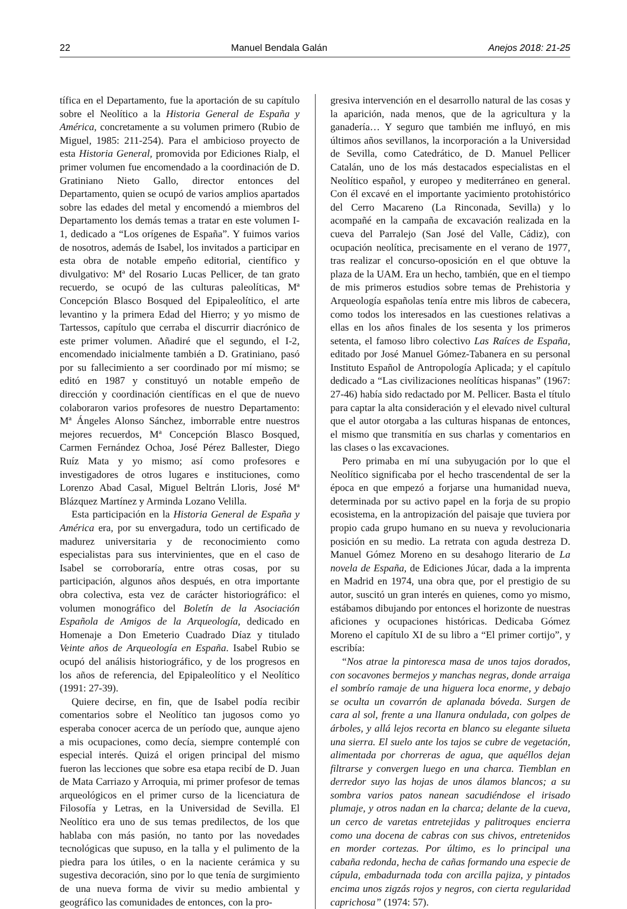22 Manuel Bendala Galán Anejos 2018: 21-25
tífica en el Departamento, fue la aportación de su capítulo sobre el Neolítico a la Historia General de España y América, concretamente a su volumen primero (Rubio de Miguel, 1985: 211-254). Para el ambicioso proyecto de esta Historia General, promovida por Ediciones Rialp, el primer volumen fue encomendado a la coordinación de D. Gratiniano Nieto Gallo, director entonces del Departamento, quien se ocupó de varios amplios apartados sobre las edades del metal y encomendó a miembros del Departamento los demás temas a tratar en este volumen I-1, dedicado a “Los orígenes de España”. Y fuimos varios de nosotros, además de Isabel, los invitados a participar en esta obra de notable empeño editorial, científico y divulgativo: Mª del Rosario Lucas Pellicer, de tan grato recuerdo, se ocupó de las culturas paleolíticas, Mª Concepción Blasco Bosqued del Epipaleolítico, el arte levantino y la primera Edad del Hierro; y yo mismo de Tartessos, capítulo que cerraba el discurrir diacrónico de este primer volumen. Añadiré que el segundo, el I-2, encomendado inicialmente también a D. Gratiniano, pasó por su fallecimiento a ser coordinado por mí mismo; se editó en 1987 y constituyó un notable empeño de dirección y coordinación científicas en el que de nuevo colaboraron varios profesores de nuestro Departamento: Mª Ángeles Alonso Sánchez, imborrable entre nuestros mejores recuerdos, Mª Concepción Blasco Bosqued, Carmen Fernández Ochoa, José Pérez Ballester, Diego Ruíz Mata y yo mismo; así como profesores e investigadores de otros lugares e instituciones, como Lorenzo Abad Casal, Miguel Beltrán Lloris, José Mª Blázquez Martínez y Arminda Lozano Velilla.
Esta participación en la Historia General de España y América era, por su envergadura, todo un certificado de madurez universitaria y de reconocimiento como especialistas para sus intervinientes, que en el caso de Isabel se corroboraría, entre otras cosas, por su participación, algunos años después, en otra importante obra colectiva, esta vez de carácter historiográfico: el volumen monográfico del Boletín de la Asociación Española de Amigos de la Arqueología, dedicado en Homenaje a Don Emeterio Cuadrado Díaz y titulado Veinte años de Arqueología en España. Isabel Rubio se ocupó del análisis historiográfico, y de los progresos en los años de referencia, del Epipaleolítico y el Neolítico (1991: 27-39).
Quiere decirse, en fin, que de Isabel podía recibir comentarios sobre el Neolítico tan jugosos como yo esperaba conocer acerca de un período que, aunque ajeno a mis ocupaciones, como decía, siempre contemplé con especial interés. Quizá el origen principal del mismo fueron las lecciones que sobre esa etapa recibí de D. Juan de Mata Carriazo y Arroquia, mi primer profesor de temas arqueológicos en el primer curso de la licenciatura de Filosofía y Letras, en la Universidad de Sevilla. El Neolítico era uno de sus temas predilectos, de los que hablaba con más pasión, no tanto por las novedades tecnológicas que supuso, en la talla y el pulimento de la piedra para los útiles, o en la naciente cerámica y su sugestiva decoración, sino por lo que tenía de surgimiento de una nueva forma de vivir su medio ambiental y geográfico las comunidades de entonces, con la pro-
gresiva intervención en el desarrollo natural de las cosas y la aparición, nada menos, que de la agricultura y la ganadería… Y seguro que también me influyó, en mis últimos años sevillanos, la incorporación a la Universidad de Sevilla, como Catedrático, de D. Manuel Pellicer Catalán, uno de los más destacados especialistas en el Neolítico español, y europeo y mediterráneo en general. Con él excavé en el importante yacimiento protohistórico del Cerro Macareno (La Rinconada, Sevilla) y lo acompañé en la campaña de excavación realizada en la cueva del Parralejo (San José del Valle, Cádiz), con ocupación neolítica, precisamente en el verano de 1977, tras realizar el concurso-oposición en el que obtuve la plaza de la UAM. Era un hecho, también, que en el tiempo de mis primeros estudios sobre temas de Prehistoria y Arqueología españolas tenía entre mis libros de cabecera, como todos los interesados en las cuestiones relativas a ellas en los años finales de los sesenta y los primeros setenta, el famoso libro colectivo Las Raíces de España, editado por José Manuel Gómez-Tabanera en su personal Instituto Español de Antropología Aplicada; y el capítulo dedicado a “Las civilizaciones neolíticas hispanas” (1967: 27-46) había sido redactado por M. Pellicer. Basta el título para captar la alta consideración y el elevado nivel cultural que el autor otorgaba a las culturas hispanas de entonces, el mismo que transmitía en sus charlas y comentarios en las clases o las excavaciones.
Pero primaba en mí una subyugación por lo que el Neolítico significaba por el hecho trascendental de ser la época en que empezó a forjarse una humanidad nueva, determinada por su activo papel en la forja de su propio ecosistema, en la antropización del paisaje que tuviera por propio cada grupo humano en su nueva y revolucionaria posición en su medio. La retrata con aguda destreza D. Manuel Gómez Moreno en su desahogo literario de La novela de España, de Ediciones Júcar, dada a la imprenta en Madrid en 1974, una obra que, por el prestigio de su autor, suscitó un gran interés en quienes, como yo mismo, estábamos dibujando por entonces el horizonte de nuestras aficiones y ocupaciones históricas. Dedicaba Gómez Moreno el capítulo XI de su libro a “El primer cortijo”, y escribía:
“Nos atrae la pintoresca masa de unos tajos dorados, con socavones bermejos y manchas negras, donde arraiga el sombrío ramaje de una higuera loca enorme, y debajo se oculta un covarrón de aplanada bóveda. Surgen de cara al sol, frente a una llanura ondulada, con golpes de árboles, y allá lejos recorta en blanco su elegante silueta una sierra. El suelo ante los tajos se cubre de vegetación, alimentada por chorreras de agua, que aquéllos dejan filtrarse y convergen luego en una charca. Tiemblan en derredor suyo las hojas de unos álamos blancos; a su sombra varios patos nanean sacudiéndose el irisado plumaje, y otros nadan en la charca; delante de la cueva, un cerco de varetas entretejidas y palitroques encierra como una docena de cabras con sus chivos, entretenidos en morder cortezas. Por último, es lo principal una cabaña redonda, hecha de cañas formando una especie de cúpula, embadurnada toda con arcilla pajiza, y pintados encima unos zigzás rojos y negros, con cierta regularidad caprichosa” (1974: 57).